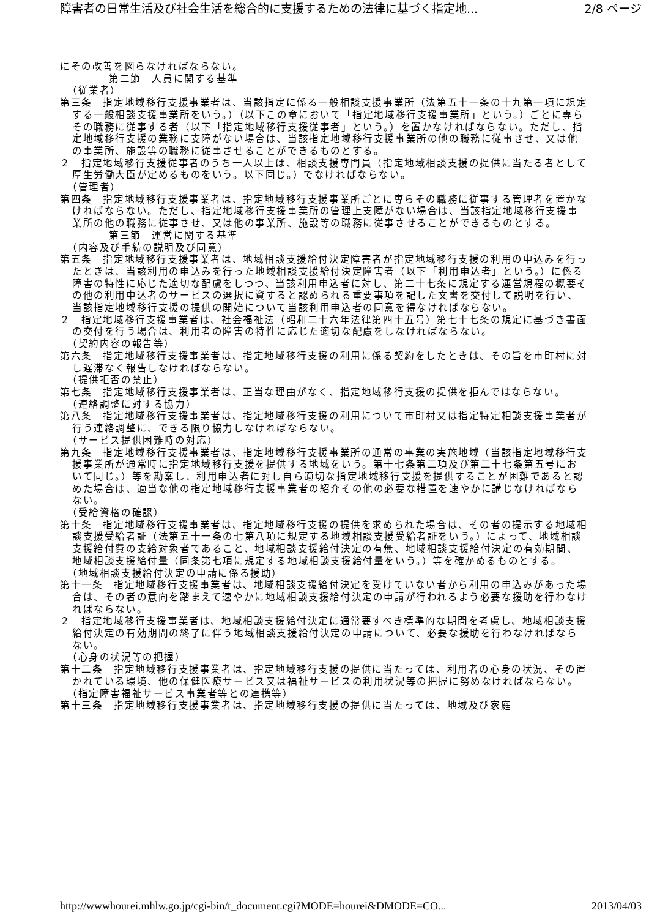障害者の日常生活及び社会生活を総合的に支援するための法律に基づく指定地... 2/8 ページ
にその改善を図らなければならない。
第二節　人員に関する基準
（従業者）
第三条　指定地域移行支援事業者は、当該指定に係る一般相談支援事業所（法第五十一条の十九第一項に規定する一般相談支援事業所をいう。）（以下この章において「指定地域移行支援事業所」という。）ごとに専らその職務に従事する者（以下「指定地域移行支援従事者」という。）を置かなければならない。ただし、指定地域移行支援の業務に支障がない場合は、当該指定地域移行支援事業所の他の職務に従事させ、又は他の事業所、施設等の職務に従事させることができるものとする。
２　指定地域移行支援従事者のうち一人以上は、相談支援専門員（指定地域相談支援の提供に当たる者として厚生労働大臣が定めるものをいう。以下同じ。）でなければならない。
（管理者）
第四条　指定地域移行支援事業者は、指定地域移行支援事業所ごとに専らその職務に従事する管理者を置かなければならない。ただし、指定地域移行支援事業所の管理上支障がない場合は、当該指定地域移行支援事業所の他の職務に従事させ、又は他の事業所、施設等の職務に従事させることができるものとする。
第三節　運営に関する基準
（内容及び手続の説明及び同意）
第五条　指定地域移行支援事業者は、地域相談支援給付決定障害者が指定地域移行支援の利用の申込みを行ったときは、当該利用の申込みを行った地域相談支援給付決定障害者（以下「利用申込者」という。）に係る障害の特性に応じた適切な配慮をしつつ、当該利用申込者に対し、第二十七条に規定する運営規程の概要その他の利用申込者のサービスの選択に資すると認められる重要事項を記した文書を交付して説明を行い、当該指定地域移行支援の提供の開始について当該利用申込者の同意を得なければならない。
２　指定地域移行支援事業者は、社会福祉法（昭和二十六年法律第四十五号）第七十七条の規定に基づき書面の交付を行う場合は、利用者の障害の特性に応じた適切な配慮をしなければならない。
（契約内容の報告等）
第六条　指定地域移行支援事業者は、指定地域移行支援の利用に係る契約をしたときは、その旨を市町村に対し遅滞なく報告しなければならない。
（提供拒否の禁止）
第七条　指定地域移行支援事業者は、正当な理由がなく、指定地域移行支援の提供を拒んではならない。
（連絡調整に対する協力）
第八条　指定地域移行支援事業者は、指定地域移行支援の利用について市町村又は指定特定相談支援事業者が行う連絡調整に、できる限り協力しなければならない。
（サービス提供困難時の対応）
第九条　指定地域移行支援事業者は、指定地域移行支援事業所の通常の事業の実施地域（当該指定地域移行支援事業所が通常時に指定地域移行支援を提供する地域をいう。第十七条第二項及び第二十七条第五号において同じ。）等を勘案し、利用申込者に対し自ら適切な指定地域移行支援を提供することが困難であると認めた場合は、適当な他の指定地域移行支援事業者の紹介その他の必要な措置を速やかに講じなければならない。
（受給資格の確認）
第十条　指定地域移行支援事業者は、指定地域移行支援の提供を求められた場合は、その者の提示する地域相談支援受給者証（法第五十一条の七第八項に規定する地域相談支援受給者証をいう。）によって、地域相談支援給付費の支給対象者であること、地域相談支援給付決定の有無、地域相談支援給付決定の有効期間、地域相談支援給付量（同条第七項に規定する地域相談支援給付量をいう。）等を確かめるものとする。
（地域相談支援給付決定の申請に係る援助）
第十一条　指定地域移行支援事業者は、地域相談支援給付決定を受けていない者から利用の申込みがあった場合は、その者の意向を踏まえて速やかに地域相談支援給付決定の申請が行われるよう必要な援助を行わなければならない。
２　指定地域移行支援事業者は、地域相談支援給付決定に通常要すべき標準的な期間を考慮し、地域相談支援給付決定の有効期間の終了に伴う地域相談支援給付決定の申請について、必要な援助を行わなければならない。
（心身の状況等の把握）
第十二条　指定地域移行支援事業者は、指定地域移行支援の提供に当たっては、利用者の心身の状況、その置かれている環境、他の保健医療サービス又は福祉サービスの利用状況等の把握に努めなければならない。
（指定障害福祉サービス事業者等との連携等）
第十三条　指定地域移行支援事業者は、指定地域移行支援の提供に当たっては、地域及び家庭
http://wwwhourei.mhlw.go.jp/cgi-bin/t_document.cgi?MODE=hourei&DMODE=CO... 2013/04/03